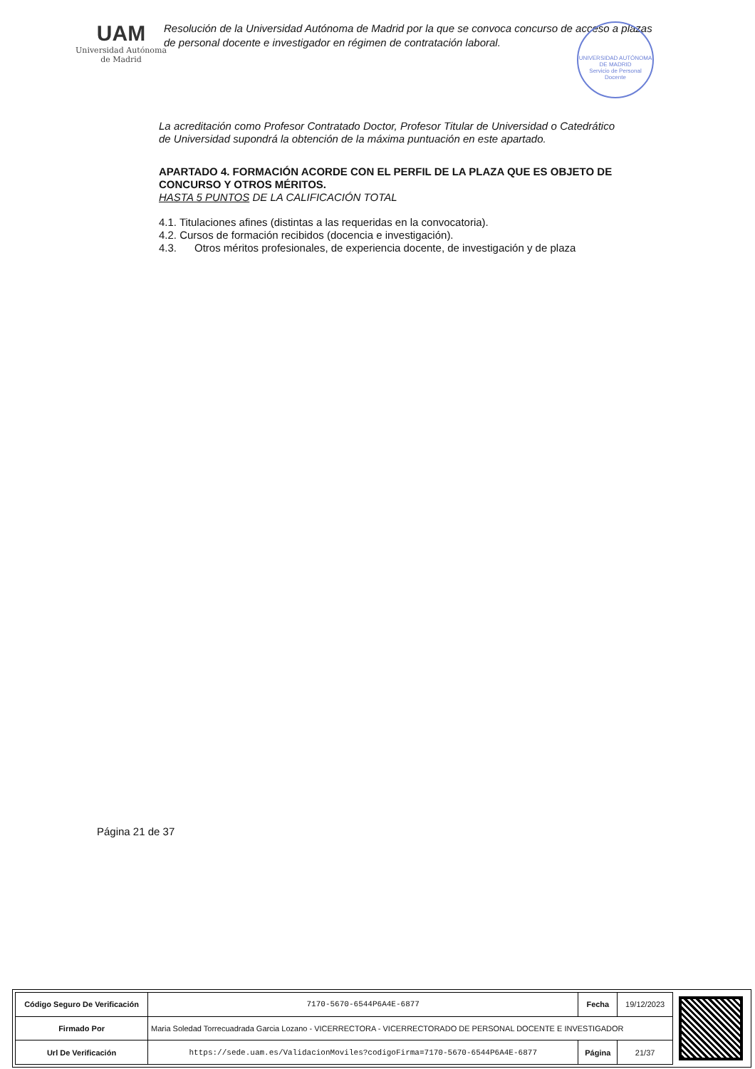UAM
Universidad Autónoma
de Madrid
Resolución de la Universidad Autónoma de Madrid por la que se convoca concurso de acceso a plazas de personal docente e investigador en régimen de contratación laboral.
UNIVERSIDAD AUTÓNOMA DE MADRID
Servicio de Personal Docente
La acreditación como Profesor Contratado Doctor, Profesor Titular de Universidad o Catedrático de Universidad supondrá la obtención de la máxima puntuación en este apartado.
APARTADO 4. FORMACIÓN ACORDE CON EL PERFIL DE LA PLAZA QUE ES OBJETO DE CONCURSO Y OTROS MÉRITOS.
HASTA 5 PUNTOS DE LA CALIFICACIÓN TOTAL
4.1. Titulaciones afines (distintas a las requeridas en la convocatoria).
4.2. Cursos de formación recibidos (docencia e investigación).
4.3. Otros méritos profesionales, de experiencia docente, de investigación y de plaza
Página 21 de 37
| Código Seguro De Verificación | 7170-5670-6544P6A4E-6877 | Fecha | 19/12/2023 |
| Firmado Por | Maria Soledad Torrecuadrada Garcia Lozano - VICERRECTORA - VICERRECTORADO DE PERSONAL DOCENTE E INVESTIGADOR | | |
| Url De Verificación | https://sede.uam.es/ValidacionMoviles?codigoFirma=7170-5670-6544P6A4E-6877 | Página | 21/37 |